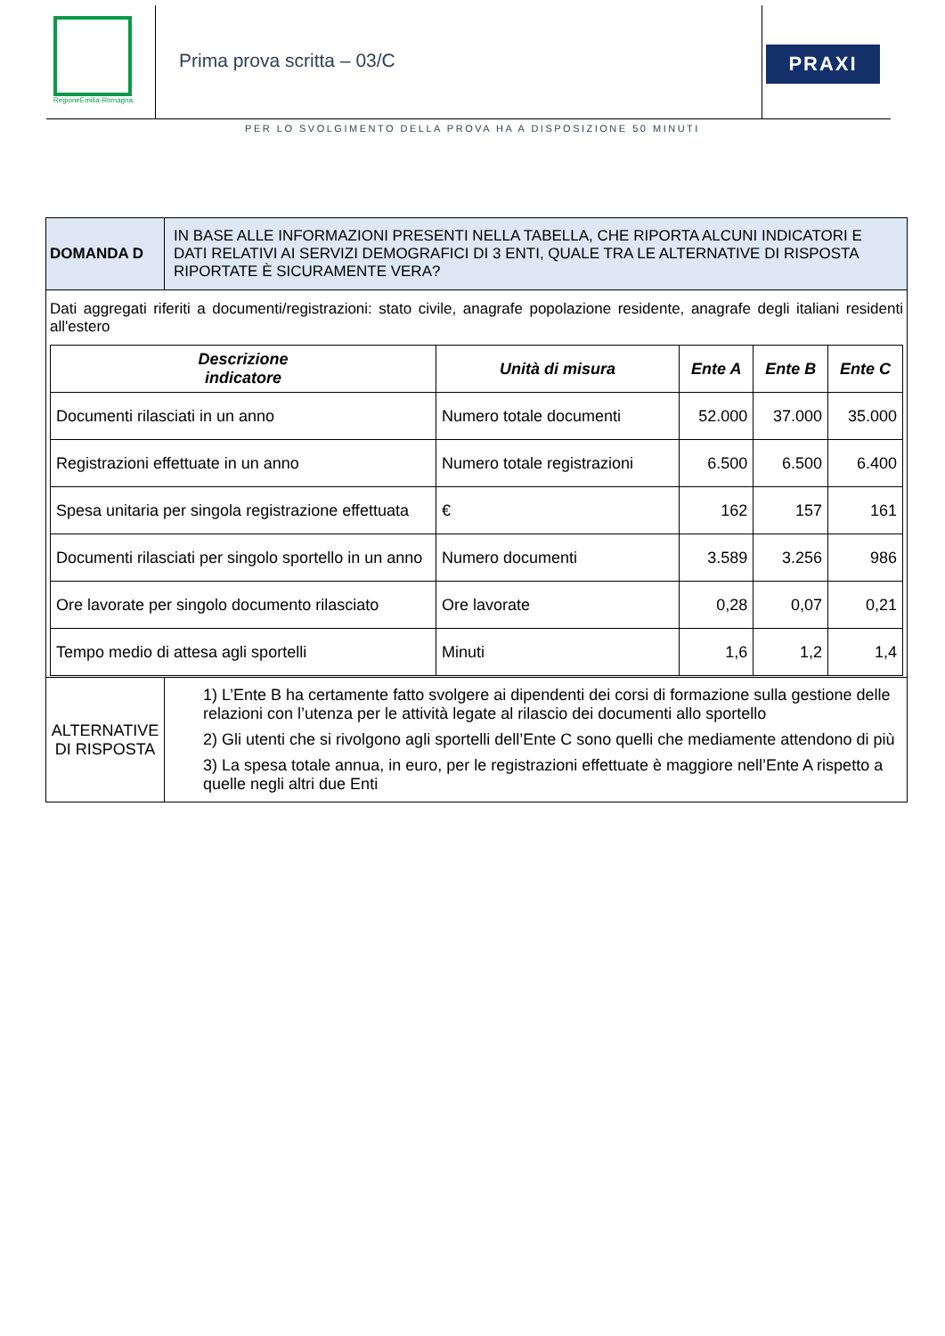RegioneEmilia-Romagna
Prima prova scritta – 03/C
PRAXI
PER LO SVOLGIMENTO DELLA PROVA HA A DISPOSIZIONE 50 MINUTI
| DOMANDA D | IN BASE ALLE INFORMAZIONI PRESENTI NELLA TABELLA, CHE RIPORTA ALCUNI INDICATORI E DATI RELATIVI AI SERVIZI DEMOGRAFICI DI 3 ENTI, QUALE TRA LE ALTERNATIVE DI RISPOSTA RIPORTATE È SICURAMENTE VERA? |
| Dati aggregati riferiti a documenti/registrazioni: stato civile, anagrafe popolazione residente, anagrafe degli italiani residenti all'estero / Descrizione indicatore / Unità di misura / Ente A / Ente B / Ente C / / --- / --- / --- / --- / --- / / Documenti rilasciati in un anno / Numero totale documenti / 52.000 / 37.000 / 35.000 / / Registrazioni effettuate in un anno / Numero totale registrazioni / 6.500 / 6.500 / 6.400 / / Spesa unitaria per singola registrazione effettuata / € / 162 / 157 / 161 / / Documenti rilasciati per singolo sportello in un anno / Numero documenti / 3.589 / 3.256 / 986 / / Ore lavorate per singolo documento rilasciato / Ore lavorate / 0,28 / 0,07 / 0,21 / / Tempo medio di attesa agli sportelli / Minuti / 1,6 / 1,2 / 1,4 / | |
| ALTERNATIVE DI RISPOSTA | 1) L’Ente B ha certamente fatto svolgere ai dipendenti dei corsi di formazione sulla gestione delle relazioni con l’utenza per le attività legate al rilascio dei documenti allo sportello 2) Gli utenti che si rivolgono agli sportelli dell’Ente C sono quelli che mediamente attendono di più 3) La spesa totale annua, in euro, per le registrazioni effettuate è maggiore nell’Ente A rispetto a quelle negli altri due Enti |